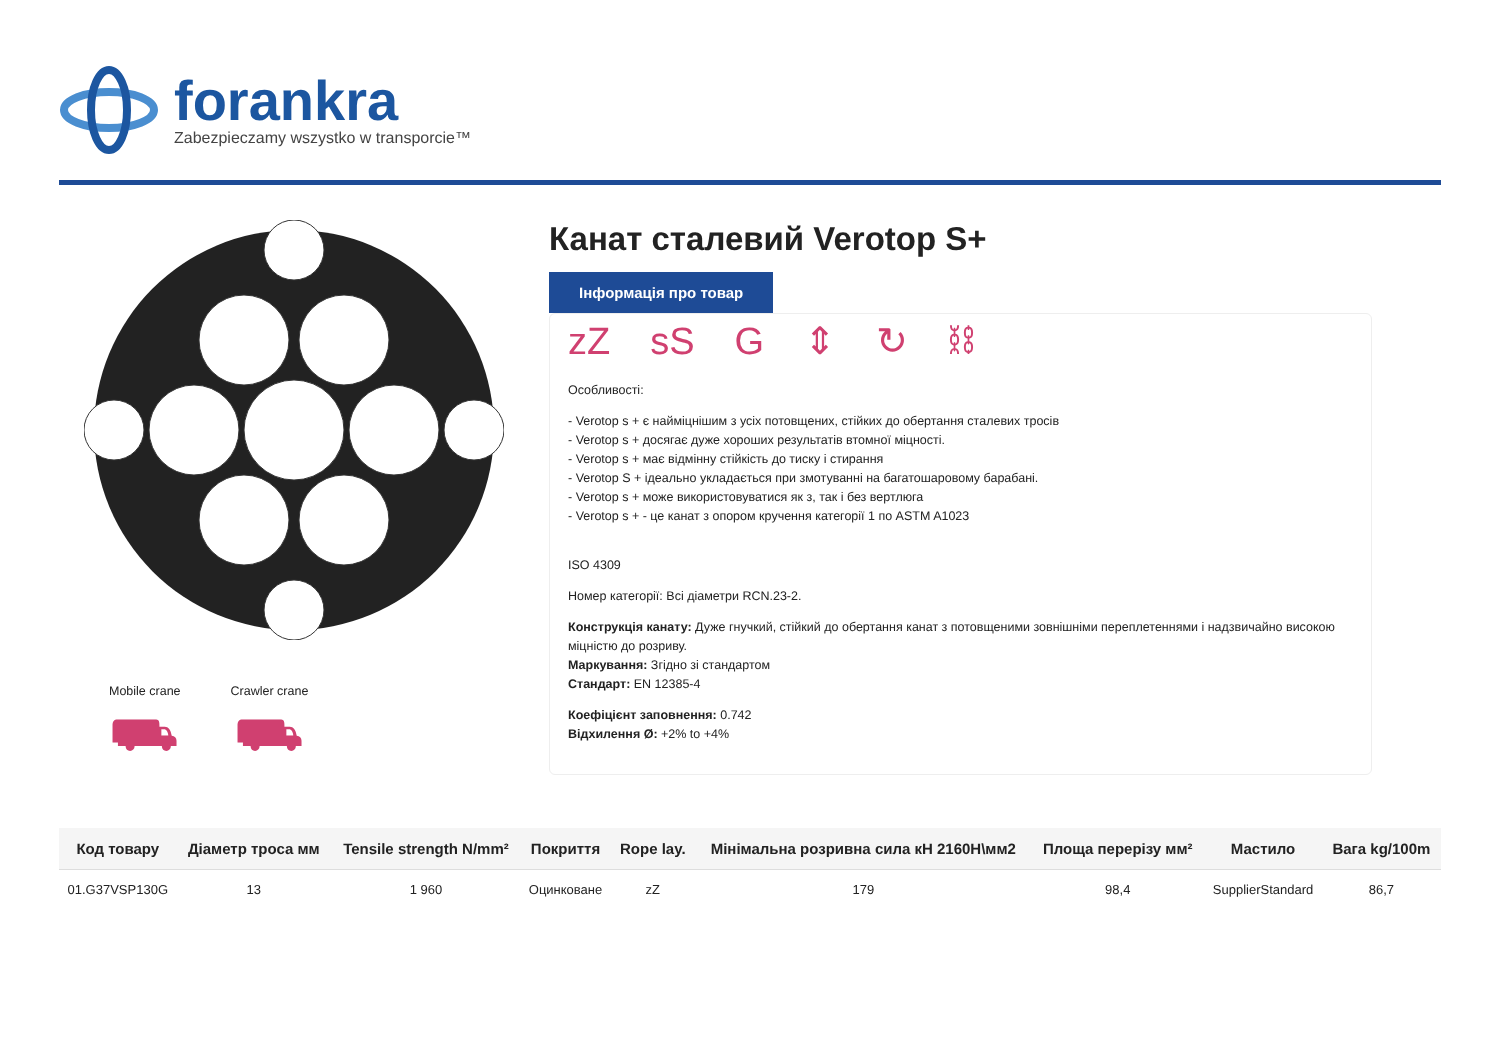forankra
Zabezpieczamy wszystko w transporcie™
Mobile crane
⛟
Crawler crane
⛟
Канат сталевий Verotop S+
Інформація про товар
zZ sS G ⇕ ↻ ⛓
Особливості:
- Verotop s + є наймiцнiшим з усiх потовщених, стiйких до обертання сталевих тросiв
- Verotop s + досягає дуже хороших результатів втомної міцності.
- Verotop s + має відмінну стійкість до тиску і стирання
- Verotop S + ідеально укладається при змотуванні на багатошаровому барабані.
- Verotop s + може використовуватися як з, так і без вертлюга
- Verotop s + - це канат з опором кручення категорії 1 по ASTM A1023
ISO 4309
Номер категорії: Всі діаметри RCN.23-2.
Конструкція канату: Дуже гнучкий, стійкий до обертання канат з потовщеними зовнішніми переплетеннями і надзвичайно високою міцністю до розриву.
Маркування: Згідно зі стандартом
Стандарт: EN 12385-4
Коефіцієнт заповнення: 0.742
Відхилення Ø: +2% to +4%
| Код товару | Діаметр троса мм | Tensile strength N/mm² | Покриття | Rope lay. | Мінімальна розривна сила кН 2160Н\мм2 | Площа перерізу мм² | Мастило | Вага kg/100m |
| --- | --- | --- | --- | --- | --- | --- | --- | --- |
| 01.G37VSP130G | 13 | 1 960 | Оцинковане | zZ | 179 | 98,4 | SupplierStandard | 86,7 |